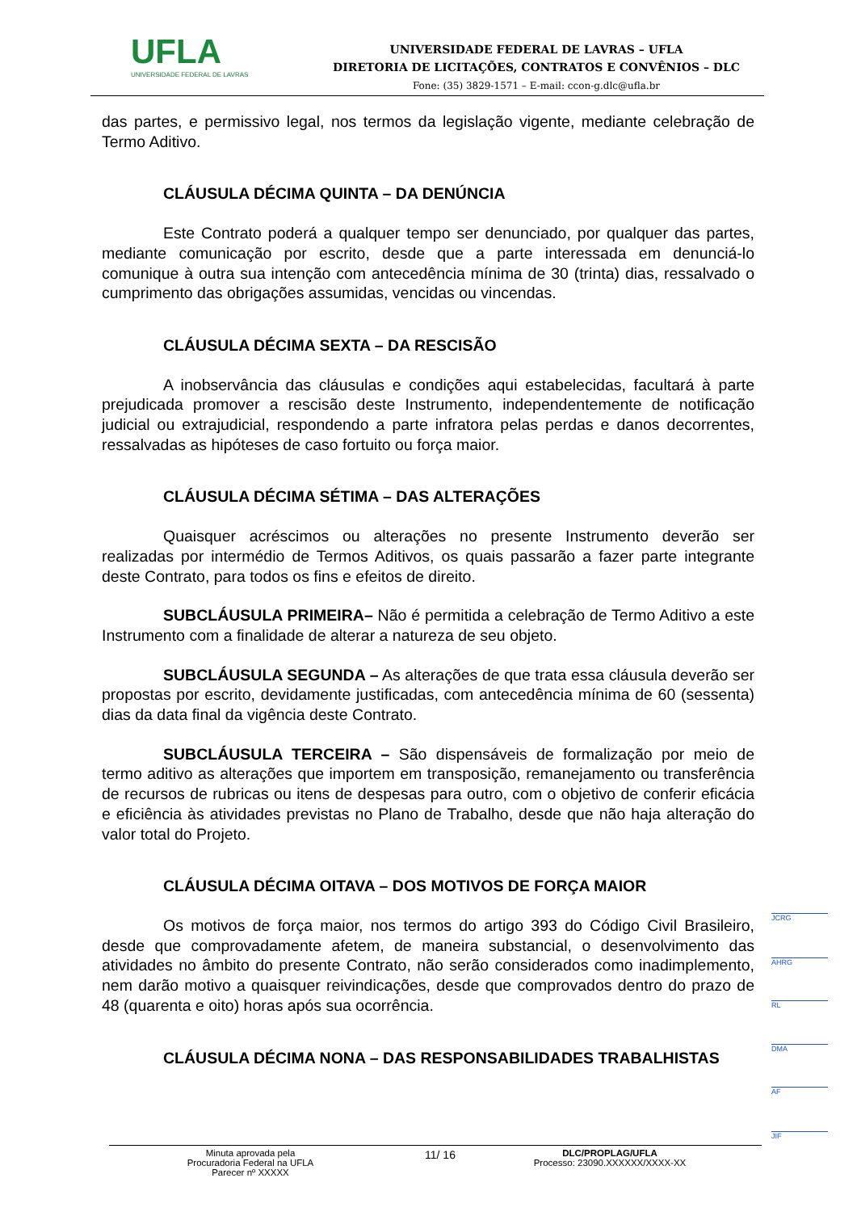UFLA
UNIVERSIDADE FEDERAL DE LAVRAS
UNIVERSIDADE FEDERAL DE LAVRAS – UFLA
DIRETORIA DE LICITAÇÕES, CONTRATOS E CONVÊNIOS – DLC
Fone: (35) 3829-1571 – E-mail: ccon-g.dlc@ufla.br
das partes, e permissivo legal, nos termos da legislação vigente, mediante celebração de Termo Aditivo.
CLÁUSULA DÉCIMA QUINTA – DA DENÚNCIA
Este Contrato poderá a qualquer tempo ser denunciado, por qualquer das partes, mediante comunicação por escrito, desde que a parte interessada em denunciá-lo comunique à outra sua intenção com antecedência mínima de 30 (trinta) dias, ressalvado o cumprimento das obrigações assumidas, vencidas ou vincendas.
CLÁUSULA DÉCIMA SEXTA – DA RESCISÃO
A inobservância das cláusulas e condições aqui estabelecidas, facultará à parte prejudicada promover a rescisão deste Instrumento, independentemente de notificação judicial ou extrajudicial, respondendo a parte infratora pelas perdas e danos decorrentes, ressalvadas as hipóteses de caso fortuito ou força maior.
CLÁUSULA DÉCIMA SÉTIMA – DAS ALTERAÇÕES
Quaisquer acréscimos ou alterações no presente Instrumento deverão ser realizadas por intermédio de Termos Aditivos, os quais passarão a fazer parte integrante deste Contrato, para todos os fins e efeitos de direito.
SUBCLÁUSULA PRIMEIRA– Não é permitida a celebração de Termo Aditivo a este Instrumento com a finalidade de alterar a natureza de seu objeto.
SUBCLÁUSULA SEGUNDA – As alterações de que trata essa cláusula deverão ser propostas por escrito, devidamente justificadas, com antecedência mínima de 60 (sessenta) dias da data final da vigência deste Contrato.
SUBCLÁUSULA TERCEIRA – São dispensáveis de formalização por meio de termo aditivo as alterações que importem em transposição, remanejamento ou transferência de recursos de rubricas ou itens de despesas para outro, com o objetivo de conferir eficácia e eficiência às atividades previstas no Plano de Trabalho, desde que não haja alteração do valor total do Projeto.
CLÁUSULA DÉCIMA OITAVA – DOS MOTIVOS DE FORÇA MAIOR
Os motivos de força maior, nos termos do artigo 393 do Código Civil Brasileiro, desde que comprovadamente afetem, de maneira substancial, o desenvolvimento das atividades no âmbito do presente Contrato, não serão considerados como inadimplemento, nem darão motivo a quaisquer reivindicações, desde que comprovados dentro do prazo de 48 (quarenta e oito) horas após sua ocorrência.
CLÁUSULA DÉCIMA NONA – DAS RESPONSABILIDADES TRABALHISTAS
JCRG
AHRG
RL
DMA
AF
JIF
Minuta aprovada pela
Procuradoria Federal na UFLA
Parecer nº XXXXX
11/ 16
DLC/PROPLAG/UFLA
Processo: 23090.XXXXXX/XXXX-XX